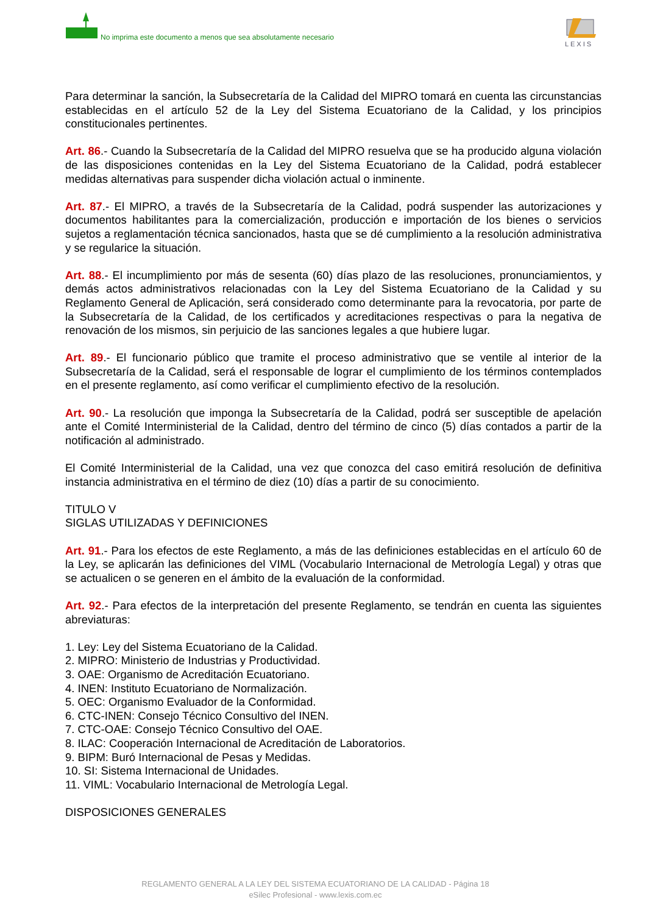No imprima este documento a menos que sea absolutamente necesario
LEXIS
Para determinar la sanción, la Subsecretaría de la Calidad del MIPRO tomará en cuenta las circunstancias establecidas en el artículo 52 de la Ley del Sistema Ecuatoriano de la Calidad, y los principios constitucionales pertinentes.
Art. 86.- Cuando la Subsecretaría de la Calidad del MIPRO resuelva que se ha producido alguna violación de las disposiciones contenidas en la Ley del Sistema Ecuatoriano de la Calidad, podrá establecer medidas alternativas para suspender dicha violación actual o inminente.
Art. 87.- El MIPRO, a través de la Subsecretaría de la Calidad, podrá suspender las autorizaciones y documentos habilitantes para la comercialización, producción e importación de los bienes o servicios sujetos a reglamentación técnica sancionados, hasta que se dé cumplimiento a la resolución administrativa y se regularice la situación.
Art. 88.- El incumplimiento por más de sesenta (60) días plazo de las resoluciones, pronunciamientos, y demás actos administrativos relacionadas con la Ley del Sistema Ecuatoriano de la Calidad y su Reglamento General de Aplicación, será considerado como determinante para la revocatoria, por parte de la Subsecretaría de la Calidad, de los certificados y acreditaciones respectivas o para la negativa de renovación de los mismos, sin perjuicio de las sanciones legales a que hubiere lugar.
Art. 89.- El funcionario público que tramite el proceso administrativo que se ventile al interior de la Subsecretaría de la Calidad, será el responsable de lograr el cumplimiento de los términos contemplados en el presente reglamento, así como verificar el cumplimiento efectivo de la resolución.
Art. 90.- La resolución que imponga la Subsecretaría de la Calidad, podrá ser susceptible de apelación ante el Comité Interministerial de la Calidad, dentro del término de cinco (5) días contados a partir de la notificación al administrado.
El Comité Interministerial de la Calidad, una vez que conozca del caso emitirá resolución de definitiva instancia administrativa en el término de diez (10) días a partir de su conocimiento.
TITULO V
SIGLAS UTILIZADAS Y DEFINICIONES
Art. 91.- Para los efectos de este Reglamento, a más de las definiciones establecidas en el artículo 60 de la Ley, se aplicarán las definiciones del VIML (Vocabulario Internacional de Metrología Legal) y otras que se actualicen o se generen en el ámbito de la evaluación de la conformidad.
Art. 92.- Para efectos de la interpretación del presente Reglamento, se tendrán en cuenta las siguientes abreviaturas:
1. Ley: Ley del Sistema Ecuatoriano de la Calidad.
2. MIPRO: Ministerio de Industrias y Productividad.
3. OAE: Organismo de Acreditación Ecuatoriano.
4. INEN: Instituto Ecuatoriano de Normalización.
5. OEC: Organismo Evaluador de la Conformidad.
6. CTC-INEN: Consejo Técnico Consultivo del INEN.
7. CTC-OAE: Consejo Técnico Consultivo del OAE.
8. ILAC: Cooperación Internacional de Acreditación de Laboratorios.
9. BIPM: Buró Internacional de Pesas y Medidas.
10. SI: Sistema Internacional de Unidades.
11. VIML: Vocabulario Internacional de Metrología Legal.
DISPOSICIONES GENERALES
REGLAMENTO GENERAL A LA LEY DEL SISTEMA ECUATORIANO DE LA CALIDAD - Página 18
eSilec Profesional - www.lexis.com.ec